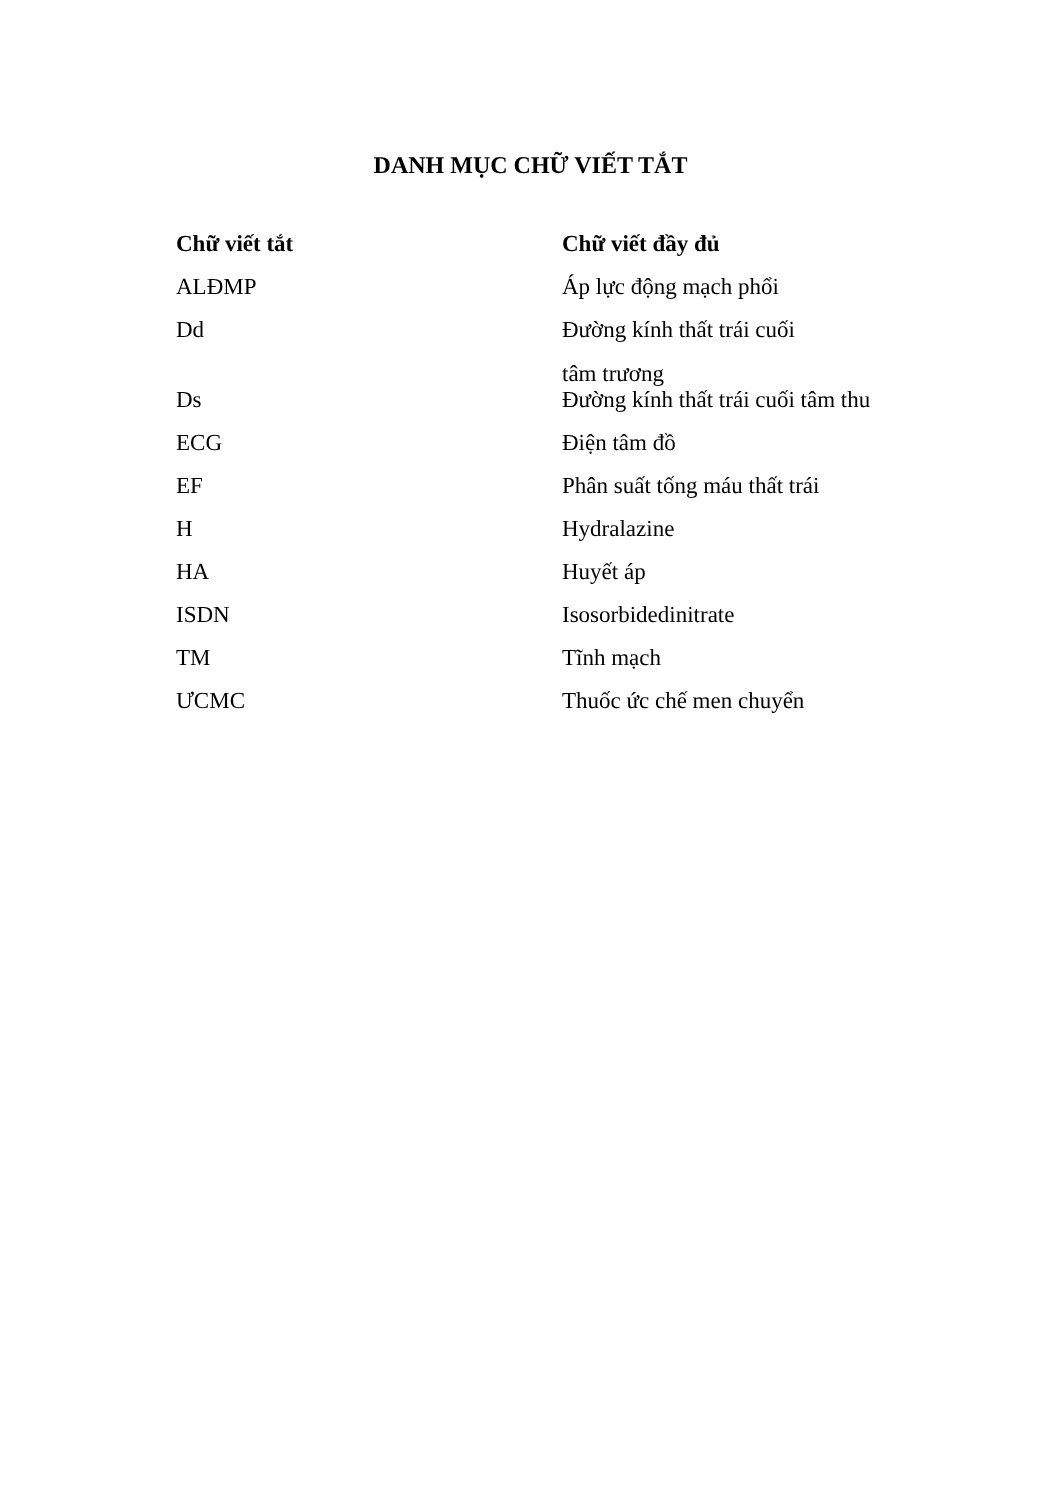DANH MỤC CHỮ VIẾT TẮT
| Chữ viết tắt | Chữ viết đầy đủ |
| --- | --- |
| ALĐMP | Áp lực động mạch phổi |
| Dd | Đường kính thất trái cuối tâm trương |
| Ds | Đường kính thất trái cuối tâm thu |
| ECG | Điện tâm đồ |
| EF | Phân suất tống máu thất trái |
| H | Hydralazine |
| HA | Huyết áp |
| ISDN | Isosorbidedinitrate |
| TM | Tĩnh mạch |
| ƯCMC | Thuốc ức chế men chuyển |